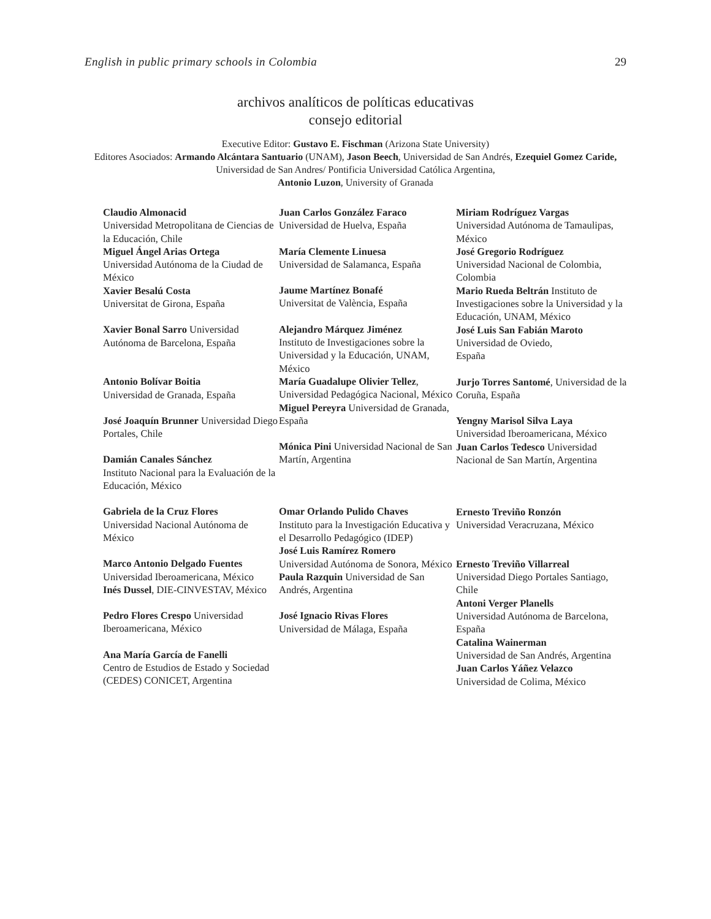English in public primary schools in Colombia 29
archivos analíticos de políticas educativas
consejo editorial
Executive Editor: Gustavo E. Fischman (Arizona State University)
Editores Asociados: Armando Alcántara Santuario (UNAM), Jason Beech, Universidad de San Andrés, Ezequiel Gomez Caride, Universidad de San Andres/ Pontificia Universidad Católica Argentina,
Antonio Luzon, University of Granada
Claudio Almonacid
Universidad Metropolitana de Ciencias de la Educación, Chile
Miguel Ángel Arias Ortega
Universidad Autónoma de la Ciudad de México
Xavier Besalú Costa
Universitat de Girona, España
Xavier Bonal Sarro Universidad Autónoma de Barcelona, España
Antonio Bolívar Boitia
Universidad de Granada, España
José Joaquín Brunner Universidad Diego Portales, Chile
Damián Canales Sánchez
Instituto Nacional para la Evaluación de la Educación, México
Gabriela de la Cruz Flores
Universidad Nacional Autónoma de México
Marco Antonio Delgado Fuentes
Universidad Iberoamericana, México
Inés Dussel, DIE-CINVESTAV, México
Pedro Flores Crespo Universidad Iberoamericana, México
Ana María García de Fanelli
Centro de Estudios de Estado y Sociedad (CEDES) CONICET, Argentina
Juan Carlos González Faraco
Universidad de Huelva, España
María Clemente Linuesa
Universidad de Salamanca, España
Jaume Martínez Bonafé
Universitat de València, España
Alejandro Márquez Jiménez
Instituto de Investigaciones sobre la Universidad y la Educación, UNAM, México
María Guadalupe Olivier Tellez, Universidad Pedagógica Nacional, México
Miguel Pereyra Universidad de Granada, España
Mónica Pini Universidad Nacional de San Martín, Argentina
Omar Orlando Pulido Chaves
Instituto para la Investigación Educativa y el Desarrollo Pedagógico (IDEP)
José Luis Ramírez Romero
Universidad Autónoma de Sonora, México
Paula Razquin Universidad de San Andrés, Argentina
José Ignacio Rivas Flores
Universidad de Málaga, España
Miriam Rodríguez Vargas
Universidad Autónoma de Tamaulipas, México
José Gregorio Rodríguez
Universidad Nacional de Colombia, Colombia
Mario Rueda Beltrán Instituto de Investigaciones sobre la Universidad y la Educación, UNAM, México
José Luis San Fabián Maroto
Universidad de Oviedo,
España
Jurjo Torres Santomé, Universidad de la Coruña, España
Yengny Marisol Silva Laya
Universidad Iberoamericana, México
Juan Carlos Tedesco Universidad Nacional de San Martín, Argentina
Ernesto Treviño Ronzón
Universidad Veracruzana, México
Ernesto Treviño Villarreal
Universidad Diego Portales Santiago, Chile
Antoni Verger Planells
Universidad Autónoma de Barcelona, España
Catalina Wainerman
Universidad de San Andrés, Argentina
Juan Carlos Yáñez Velazco
Universidad de Colima, México